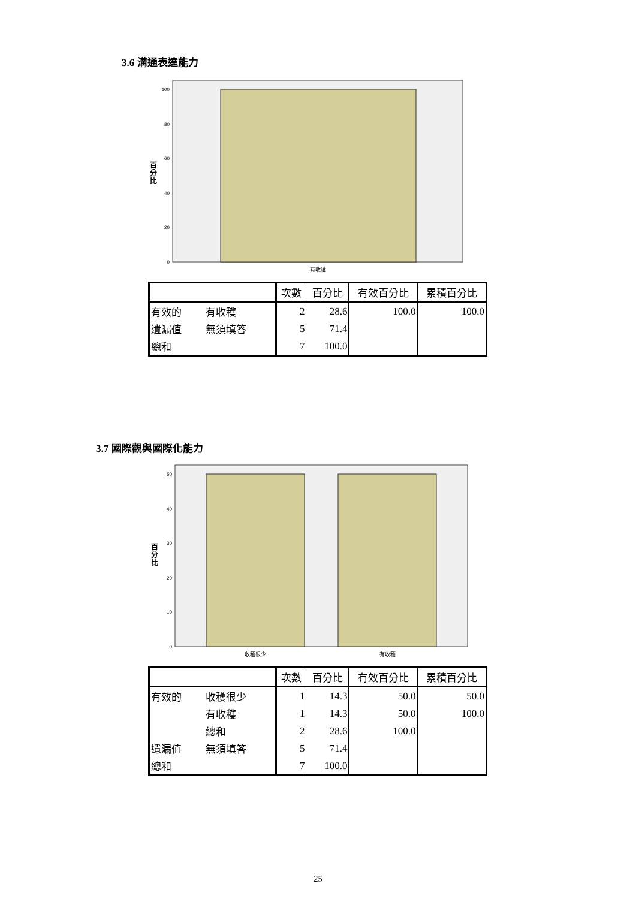3.6 溝通表達能力
100
80
60
40
20
0
百
分
比
有收穫
| | | 次數 | 百分比 | 有效百分比 | 累積百分比 |
| --- | --- | --- | --- | --- | --- |
| 有效的 | 有收穫 | 2 | 28.6 | 100.0 | 100.0 |
| 遺漏值 | 無須填答 | 5 | 71.4 | | |
| 總和 | | 7 | 100.0 | | |
3.7 國際觀與國際化能力
50
40
30
20
10
0
百
分
比
收穫很少
有收穫
| | | 次數 | 百分比 | 有效百分比 | 累積百分比 |
| --- | --- | --- | --- | --- | --- |
| 有效的 | 收穫很少 | 1 | 14.3 | 50.0 | 50.0 |
| | 有收穫 | 1 | 14.3 | 50.0 | 100.0 |
| | 總和 | 2 | 28.6 | 100.0 | |
| 遺漏值 | 無須填答 | 5 | 71.4 | | |
| 總和 | | 7 | 100.0 | | |
25